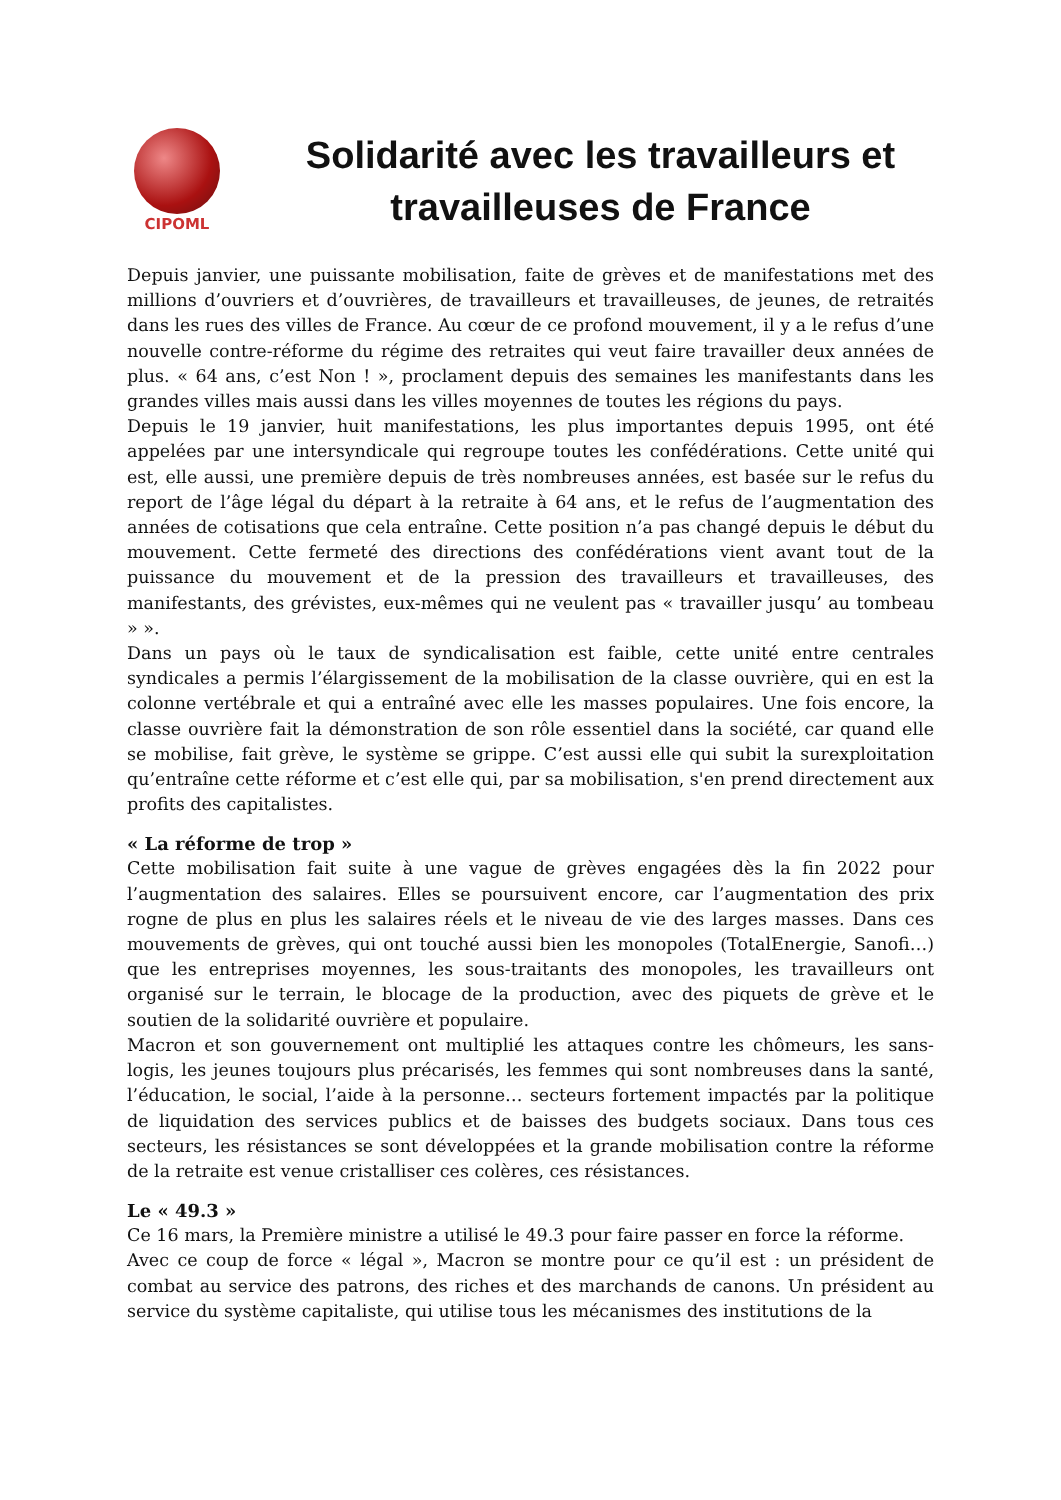CIPOML
Solidarité avec les travailleurs et travailleuses de France
Depuis janvier, une puissante mobilisation, faite de grèves et de manifestations met des millions d’ouvriers et d’ouvrières, de travailleurs et travailleuses, de jeunes, de retraités dans les rues des villes de France. Au cœur de ce profond mouvement, il y a le refus d’une nouvelle contre-réforme du régime des retraites qui veut faire travailler deux années de plus. « 64 ans, c’est Non ! », proclament depuis des semaines les manifestants dans les grandes villes mais aussi dans les villes moyennes de toutes les régions du pays.
Depuis le 19 janvier, huit manifestations, les plus importantes depuis 1995, ont été appelées par une intersyndicale qui regroupe toutes les confédérations. Cette unité qui est, elle aussi, une première depuis de très nombreuses années, est basée sur le refus du report de l’âge légal du départ à la retraite à 64 ans, et le refus de l’augmentation des années de cotisations que cela entraîne. Cette position n’a pas changé depuis le début du mouvement. Cette fermeté des directions des confédérations vient avant tout de la puissance du mouvement et de la pression des travailleurs et travailleuses, des manifestants, des grévistes, eux-mêmes qui ne veulent pas « travailler jusqu’ au tombeau » ».
Dans un pays où le taux de syndicalisation est faible, cette unité entre centrales syndicales a permis l’élargissement de la mobilisation de la classe ouvrière, qui en est la colonne vertébrale et qui a entraîné avec elle les masses populaires. Une fois encore, la classe ouvrière fait la démonstration de son rôle essentiel dans la société, car quand elle se mobilise, fait grève, le système se grippe. C’est aussi elle qui subit la surexploitation qu’entraîne cette réforme et c’est elle qui, par sa mobilisation, s'en prend directement aux profits des capitalistes.
« La réforme de trop »
Cette mobilisation fait suite à une vague de grèves engagées dès la fin 2022 pour l’augmentation des salaires. Elles se poursuivent encore, car l’augmentation des prix rogne de plus en plus les salaires réels et le niveau de vie des larges masses. Dans ces mouvements de grèves, qui ont touché aussi bien les monopoles (TotalEnergie, Sanofi…) que les entreprises moyennes, les sous-traitants des monopoles, les travailleurs ont organisé sur le terrain, le blocage de la production, avec des piquets de grève et le soutien de la solidarité ouvrière et populaire.
Macron et son gouvernement ont multiplié les attaques contre les chômeurs, les sans-logis, les jeunes toujours plus précarisés, les femmes qui sont nombreuses dans la santé, l’éducation, le social, l’aide à la personne… secteurs fortement impactés par la politique de liquidation des services publics et de baisses des budgets sociaux. Dans tous ces secteurs, les résistances se sont développées et la grande mobilisation contre la réforme de la retraite est venue cristalliser ces colères, ces résistances.
Le « 49.3 »
Ce 16 mars, la Première ministre a utilisé le 49.3 pour faire passer en force la réforme.
Avec ce coup de force « légal », Macron se montre pour ce qu’il est : un président de combat au service des patrons, des riches et des marchands de canons. Un président au service du système capitaliste, qui utilise tous les mécanismes des institutions de la